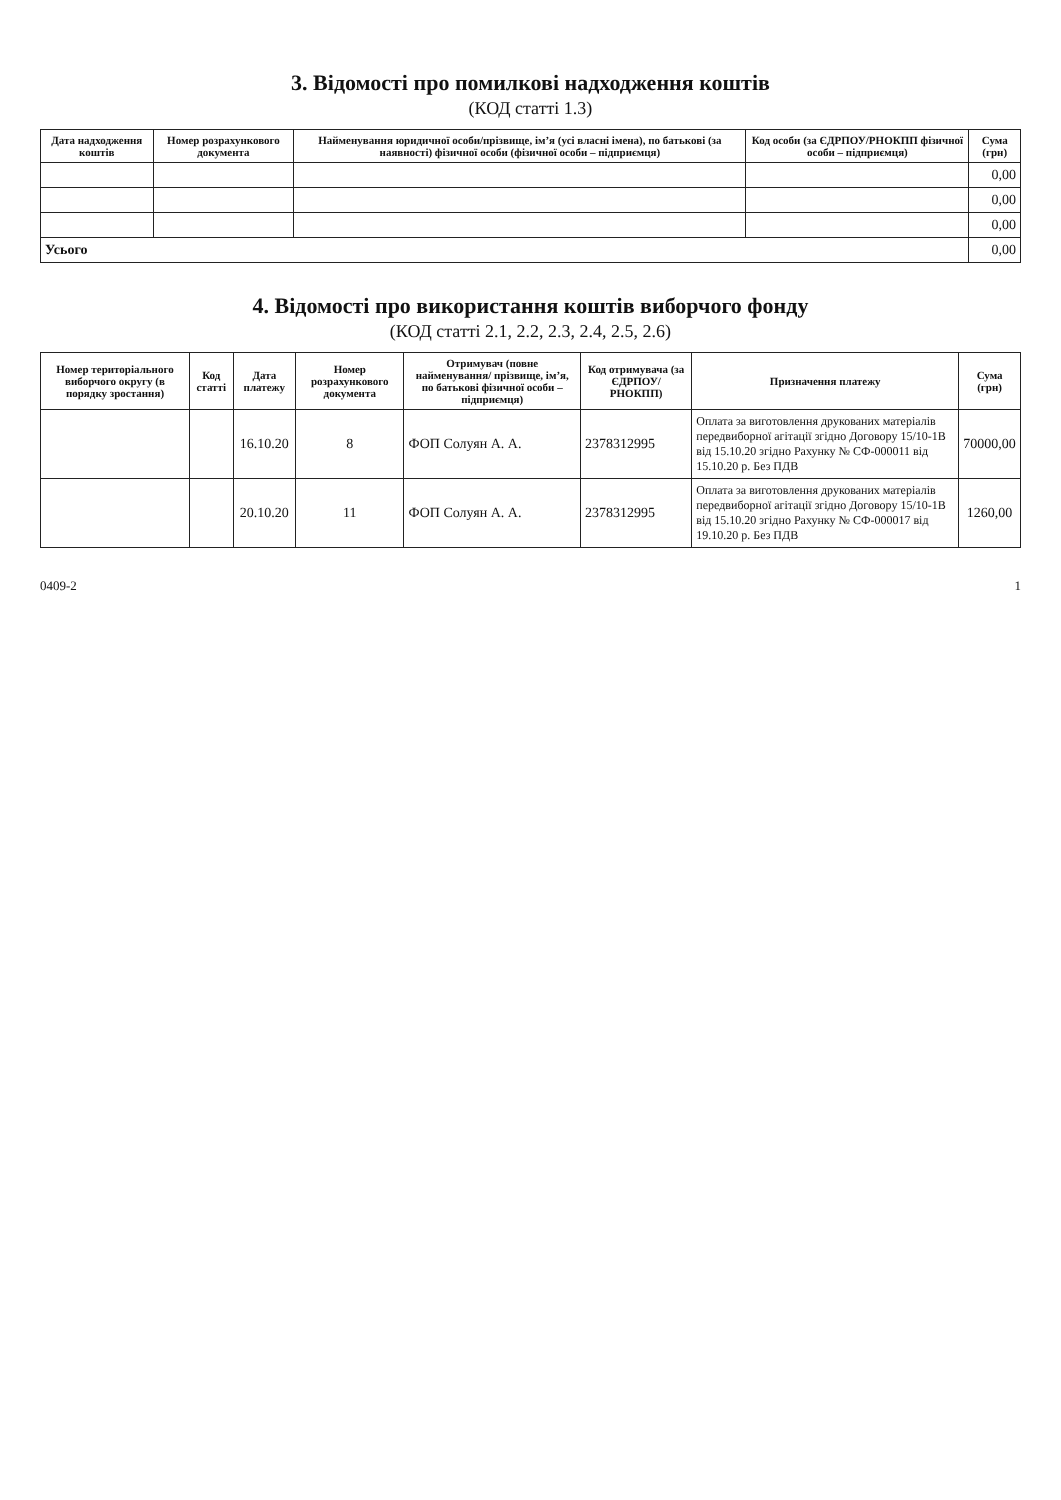3. Відомості про помилкові надходження коштів
(КОД статті 1.3)
| Дата надходження коштів | Номер розрахункового документа | Найменування юридичної особи/прізвище, ім’я (усі власні імена), по батькові (за наявності) фізичної особи (фізичної особи – підприємця) | Код особи (за ЄДРПОУ/РНОКПП фізичної особи – підприємця) | Сума (грн) |
| --- | --- | --- | --- | --- |
| | | | | 0,00 |
| | | | | 0,00 |
| | | | | 0,00 |
| Усього | | | | 0,00 |
4. Відомості про використання коштів виборчого фонду
(КОД статті 2.1, 2.2, 2.3, 2.4, 2.5, 2.6)
| Номер територіального виборчого округу (в порядку зростання) | Код статті | Дата платежу | Номер розрахункового документа | Отримувач (повне найменування/ прізвище, ім’я, по батькові фізичної особи – підприємця) | Код отримувача (за ЄДРПОУ/ РНОКПП) | Призначення платежу | Сума (грн) |
| --- | --- | --- | --- | --- | --- | --- | --- |
| | | 16.10.20 | 8 | ФОП Солуян А. А. | 2378312995 | Оплата за виготовлення друкованих матеріалів передвиборної агітації згідно Договору 15/10-1В від 15.10.20 згідно Рахунку № СФ-000011 від 15.10.20 р. Без ПДВ | 70000,00 |
| | | 20.10.20 | 11 | ФОП Солуян А. А. | 2378312995 | Оплата за виготовлення друкованих матеріалів передвиборної агітації згідно Договору 15/10-1В від 15.10.20 згідно Рахунку № СФ-000017 від 19.10.20 р. Без ПДВ | 1260,00 |
0409-2 1